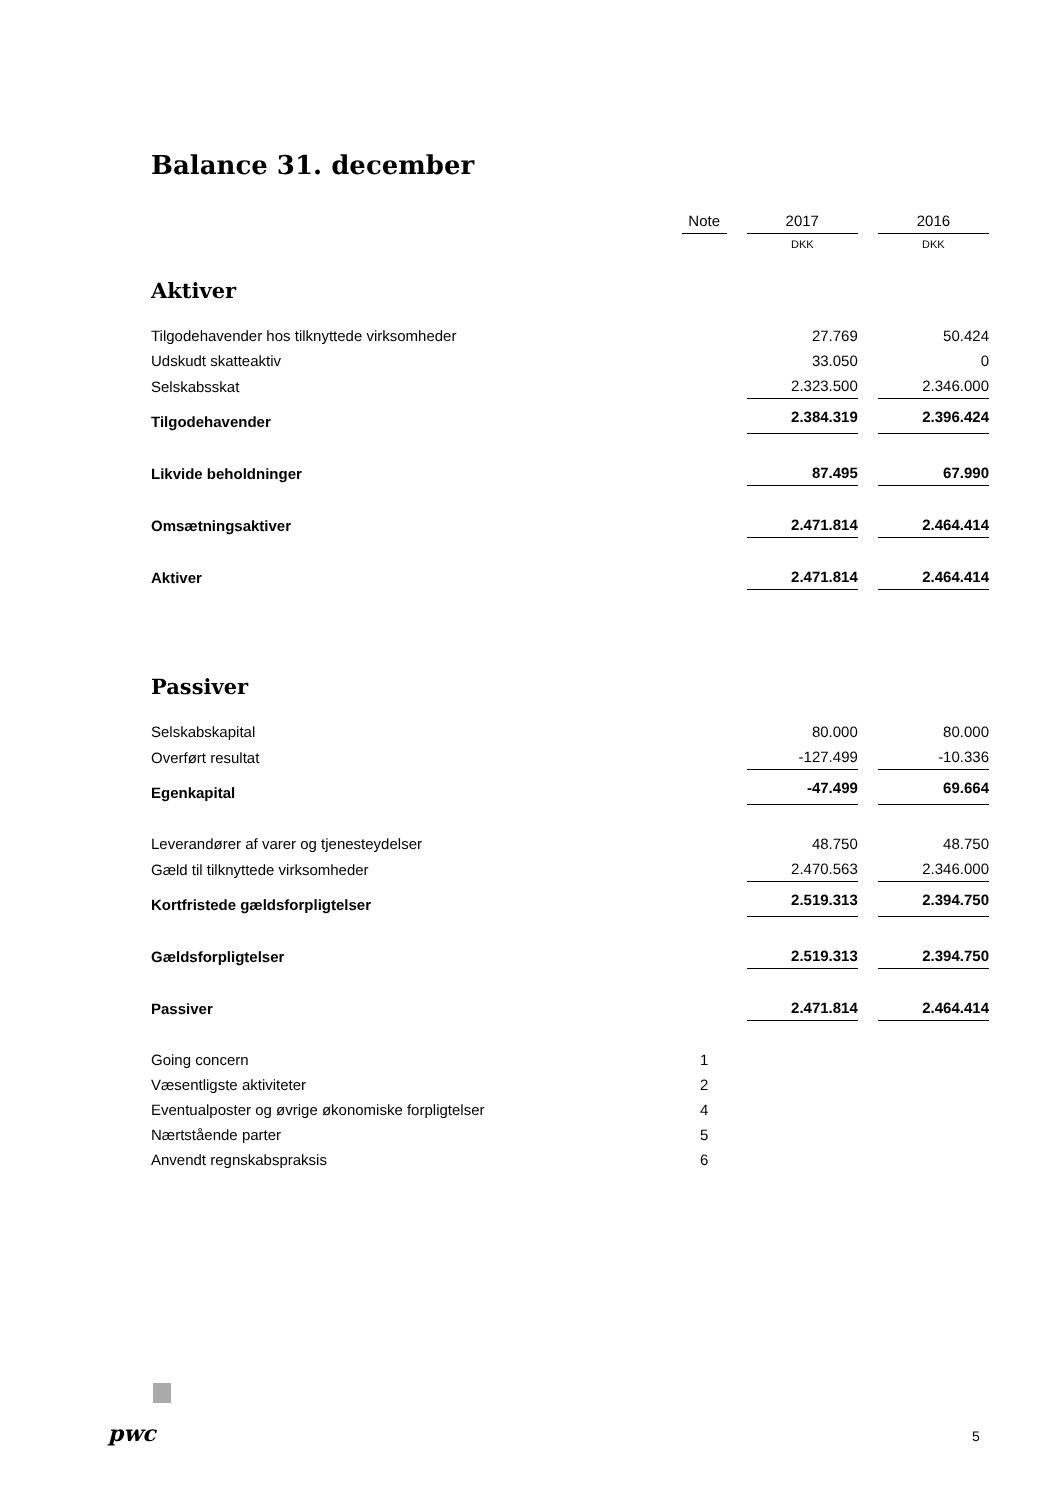Balance 31. december
| | Note | | 2017 | | 2016 |
| --- | --- | --- | --- | --- | --- |
| | | | DKK | | DKK |
Aktiver
| Tilgodehavender hos tilknyttede virksomheder | | | 27.769 | | 50.424 |
| Udskudt skatteaktiv | | | 33.050 | | 0 |
| Selskabsskat | | | 2.323.500 | | 2.346.000 |
| Tilgodehavender | | | 2.384.319 | | 2.396.424 |
| Likvide beholdninger | | | 87.495 | | 67.990 |
| Omsætningsaktiver | | | 2.471.814 | | 2.464.414 |
| Aktiver | | | 2.471.814 | | 2.464.414 |
Passiver
| Selskabskapital | | | 80.000 | | 80.000 |
| Overført resultat | | | -127.499 | | -10.336 |
| Egenkapital | | | -47.499 | | 69.664 |
| Leverandører af varer og tjenesteydelser | | | 48.750 | | 48.750 |
| Gæld til tilknyttede virksomheder | | | 2.470.563 | | 2.346.000 |
| Kortfristede gældsforpligtelser | | | 2.519.313 | | 2.394.750 |
| Gældsforpligtelser | | | 2.519.313 | | 2.394.750 |
| Passiver | | | 2.471.814 | | 2.464.414 |
| Going concern | 1 | | | | |
| Væsentligste aktiviteter | 2 | | | | |
| Eventualposter og øvrige økonomiske forpligtelser | 4 | | | | |
| Nærtstående parter | 5 | | | | |
| Anvendt regnskabspraksis | 6 | | | | |
pwc 5